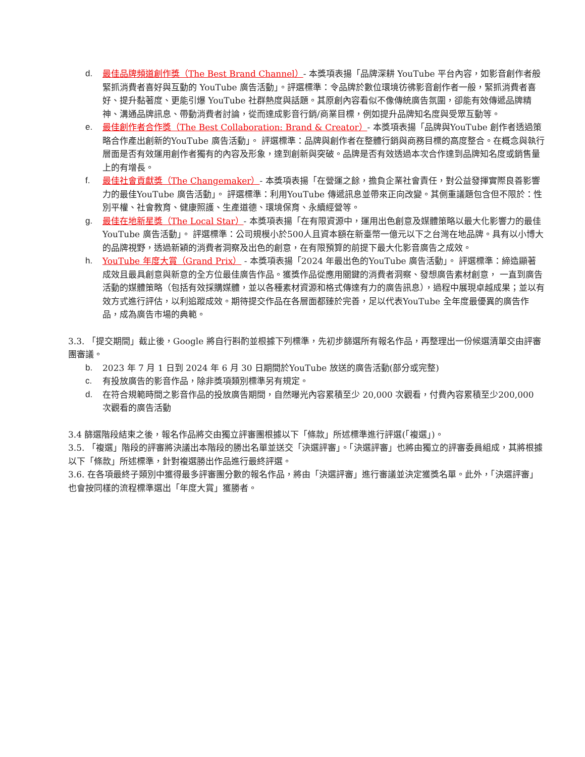d. 最佳品牌頻道創作獎（The Best Brand Channel）- 本獎項表揚「品牌深耕 YouTube 平台內容，如影音創作者般緊抓消費者喜好與互動的 YouTube 廣告活動」。評選標準：令品牌於數位環境彷彿影音創作者一般，緊抓消費者喜好、提升黏著度、更能引爆 YouTube 社群熱度與話題。其原創內容看似不像傳統廣告氛圍，卻能有效傳遞品牌精神、溝通品牌訊息、帶動消費者討論，從而達成影音行銷/商業目標，例如提升品牌知名度與受眾互動等。
e. 最佳創作者合作獎（The Best Collaboration: Brand & Creator）- 本獎項表揚「品牌與YouTube 創作者透過策略合作產出創新的YouTube 廣告活動」。 評選標準：品牌與創作者在整體行銷與商務目標的高度整合。在概念與執行層面是否有效運用創作者獨有的內容及形象，達到創新與突破。品牌是否有效透過本次合作達到品牌知名度或銷售量上的有增長。
f. 最佳社會貢獻獎（The Changemaker）- 本獎項表揚「在營運之餘，擔負企業社會責任，對公益發揮實際良善影響力的最佳YouTube 廣告活動」。 評選標準：利用YouTube 傳遞訊息並帶來正向改變。其側重議題包含但不限於：性別平權、社會教育、健康照護、生產道德、環境保育、永續經營等。
g. 最佳在地新星獎（The Local Star）- 本獎項表揚「在有限資源中，運用出色創意及媒體策略以最大化影響力的最佳 YouTube 廣告活動」。 評選標準：公司規模小於500人且資本額在新臺幣一億元以下之台灣在地品牌。具有以小博大的品牌視野，透過新穎的消費者洞察及出色的創意，在有限預算的前提下最大化影音廣告之成效。
h. YouTube 年度大賞（Grand Prix） - 本獎項表揚「2024 年最出色的YouTube 廣告活動」。 評選標準：締造顯著成效且最具創意與新意的全方位最佳廣告作品。獲獎作品從應用關鍵的消費者洞察、發想廣告素材創意， 一直到廣告活動的媒體策略（包括有效採購媒體，並以各種素材資源和格式傳達有力的廣告訊息），過程中展現卓越成果；並以有效方式進行評估，以利追蹤成效。期待提交作品在各層面都臻於完善，足以代表YouTube 全年度最優異的廣告作品，成為廣告市場的典範。
3.3. 「提交期間」截止後，Google 將自行斟酌並根據下列標準，先初步篩選所有報名作品，再整理出一份候選清單交由評審團審議。
b. 2023 年 7 月 1 日到 2024 年 6 月 30 日期間於YouTube 放送的廣告活動(部分或完整)
c. 有投放廣告的影音作品，除非獎項類別標準另有規定。
d. 在符合規範時間之影音作品的投放廣告期間，自然曝光內容累積至少 20,000 次觀看，付費內容累積至少200,000 次觀看的廣告活動
3.4 篩選階段結束之後，報名作品將交由獨立評審團根據以下「條款」所述標準進行評選(「複選」)。
3.5. 「複選」階段的評審將決議出本階段的勝出名單並送交「決選評審」。「決選評審」也將由獨立的評審委員組成，其將根據以下「條款」所述標準，針對複選勝出作品進行最終評選。
3.6. 在各項最終子類別中獲得最多評審團分數的報名作品，將由「決選評審」進行審議並決定獲獎名單。此外，「決選評審」也會按同樣的流程標準選出「年度大賞」獲勝者。